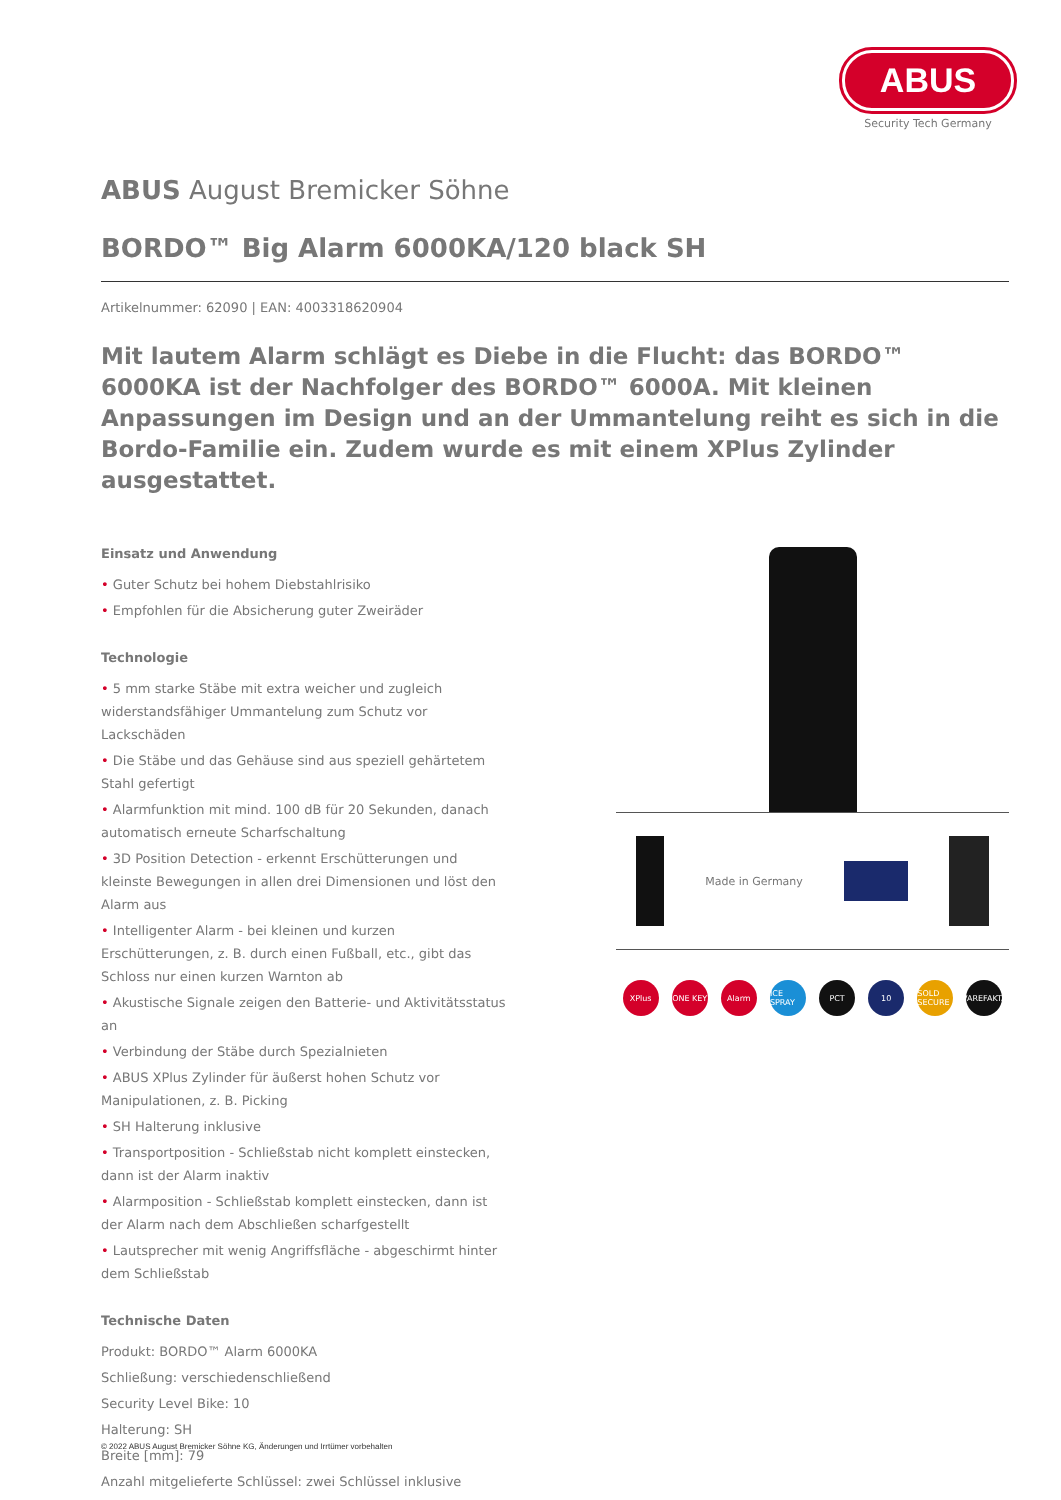ABUS
Security Tech Germany
ABUS August Bremicker Söhne
BORDO™ Big Alarm 6000KA/120 black SH
Artikelnummer: 62090 | EAN: 4003318620904
Mit lautem Alarm schlägt es Diebe in die Flucht: das BORDO™ 6000KA ist der Nachfolger des BORDO™ 6000A. Mit kleinen Anpassungen im Design und an der Ummantelung reiht es sich in die Bordo-Familie ein. Zudem wurde es mit einem XPlus Zylinder ausgestattet.
Einsatz und Anwendung
• Guter Schutz bei hohem Diebstahlrisiko
• Empfohlen für die Absicherung guter Zweiräder
Technologie
• 5 mm starke Stäbe mit extra weicher und zugleich widerstandsfähiger Ummantelung zum Schutz vor Lackschäden
• Die Stäbe und das Gehäuse sind aus speziell gehärtetem Stahl gefertigt
• Alarmfunktion mit mind. 100 dB für 20 Sekunden, danach automatisch erneute Scharfschaltung
• 3D Position Detection - erkennt Erschütterungen und kleinste Bewegungen in allen drei Dimensionen und löst den Alarm aus
• Intelligenter Alarm - bei kleinen und kurzen Erschütterungen, z. B. durch einen Fußball, etc., gibt das Schloss nur einen kurzen Warnton ab
• Akustische Signale zeigen den Batterie- und Aktivitätsstatus an
• Verbindung der Stäbe durch Spezialnieten
• ABUS XPlus Zylinder für äußerst hohen Schutz vor Manipulationen, z. B. Picking
• SH Halterung inklusive
• Transportposition - Schließstab nicht komplett einstecken, dann ist der Alarm inaktiv
• Alarmposition - Schließstab komplett einstecken, dann ist der Alarm nach dem Abschließen scharfgestellt
• Lautsprecher mit wenig Angriffsfläche - abgeschirmt hinter dem Schließstab
Technische Daten
Produkt: BORDO™ Alarm 6000KA
Schließung: verschiedenschließend
Security Level Bike: 10
Halterung: SH
Breite [mm]: 79
Anzahl mitgelieferte Schlüssel: zwei Schlüssel inklusive
Made in Germany
XPlus ONE KEY Alarm ICE SPRAY PCT 10 SOLD SECURE VAREFAKTA
© 2022 ABUS August Bremicker Söhne KG, Änderungen und Irrtümer vorbehalten